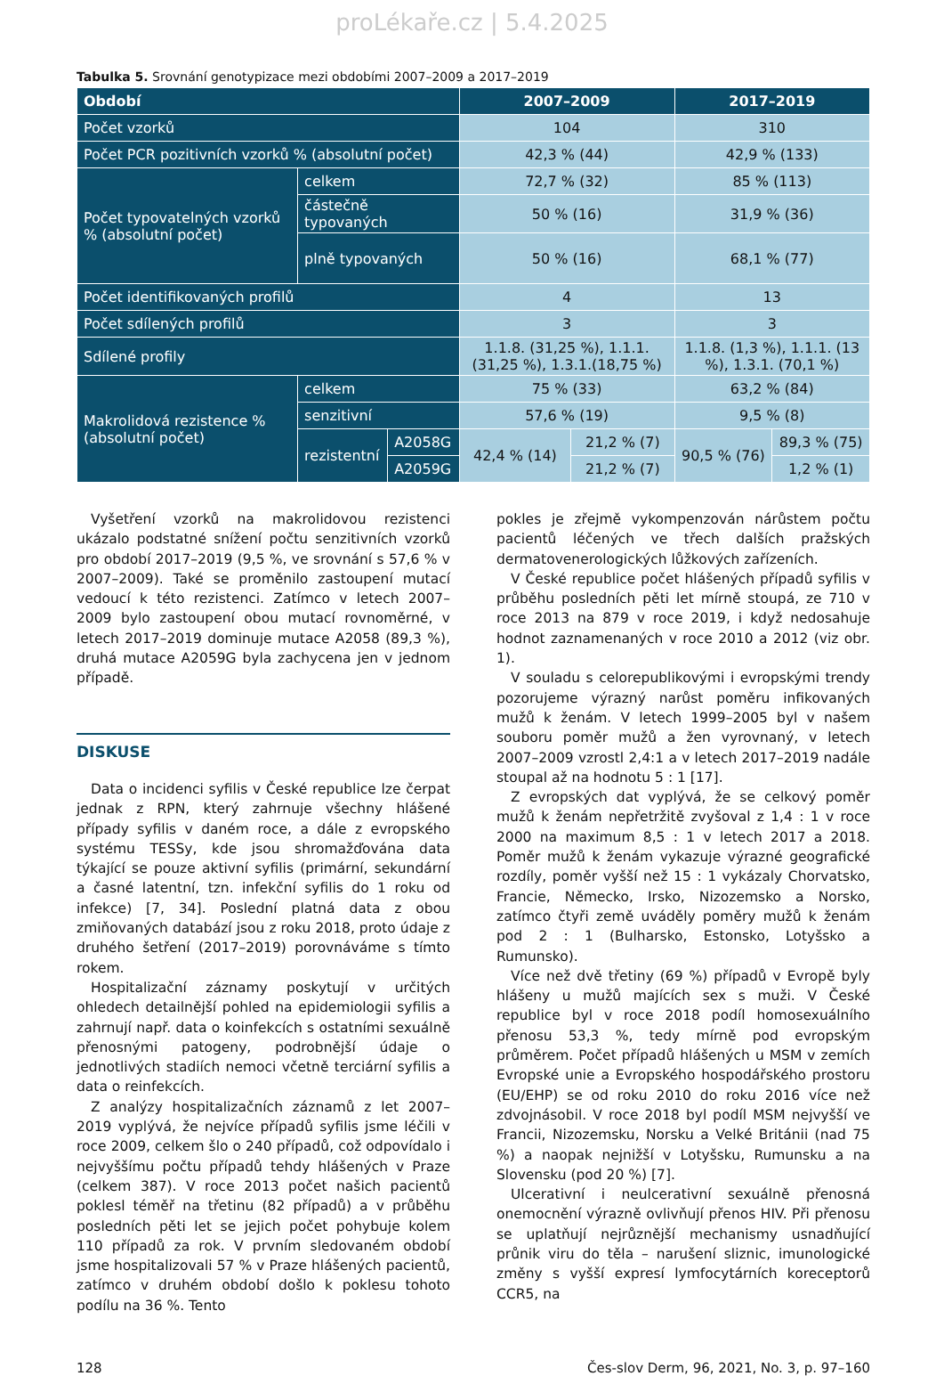proLékaře.cz | 5.4.2025
Tabulka 5. Srovnání genotypizace mezi obdobími 2007–2009 a 2017–2019
| Období | | | 2007–2009 | | 2017–2019 | |
| --- | --- | --- | --- | --- | --- | --- |
| Počet vzorků | | | 104 | | 310 | |
| Počet PCR pozitivních vzorků % (absolutní počet) | | | 42,3 % (44) | | 42,9 % (133) | |
| Počet typovatelných vzorků % (absolutní počet) | celkem | | 72,7 % (32) | | 85 % (113) | |
| | částečně typovaných | | 50 % (16) | | 31,9 % (36) | |
| | plně typovaných | | 50 % (16) | | 68,1 % (77) | |
| Počet identifikovaných profilů | | | 4 | | 13 | |
| Počet sdílených profilů | | | 3 | | 3 | |
| Sdílené profily | | | 1.1.8. (31,25 %), 1.1.1. (31,25 %), 1.3.1.(18,75 %) | | 1.1.8. (1,3 %), 1.1.1. (13 %), 1.3.1. (70,1 %) | |
| Makrolidová rezistence % (absolutní počet) | celkem | | 75 % (33) | | 63,2 % (84) | |
| | senzitivní | | 57,6 % (19) | | 9,5 % (8) | |
| | rezistentní | A2058G | 42,4 % (14) | 21,2 % (7) | 90,5 % (76) | 89,3 % (75) |
| | | A2059G | | 21,2 % (7) | | 1,2 % (1) |
Vyšetření vzorků na makrolidovou rezistenci ukázalo podstatné snížení počtu senzitivních vzorků pro období 2017–2019 (9,5 %, ve srovnání s 57,6 % v 2007–2009). Také se proměnilo zastoupení mutací vedoucí k této rezistenci. Zatímco v letech 2007–2009 bylo zastoupení obou mutací rovnoměrné, v letech 2017–2019 dominuje mutace A2058 (89,3 %), druhá mutace A2059G byla zachycena jen v jednom případě.
DISKUSE
Data o incidenci syfilis v České republice lze čerpat jednak z RPN, který zahrnuje všechny hlášené případy syfilis v daném roce, a dále z evropského systému TESSy, kde jsou shromažďována data týkající se pouze aktivní syfilis (primární, sekundární a časné latentní, tzn. infekční syfilis do 1 roku od infekce) [7, 34]. Poslední platná data z obou zmiňovaných databází jsou z roku 2018, proto údaje z druhého šetření (2017–2019) porovnáváme s tímto rokem.
Hospitalizační záznamy poskytují v určitých ohledech detailnější pohled na epidemiologii syfilis a zahrnují např. data o koinfekcích s ostatními sexuálně přenosnými patogeny, podrobnější údaje o jednotlivých stadiích nemoci včetně terciární syfilis a data o reinfekcích.
Z analýzy hospitalizačních záznamů z let 2007–2019 vyplývá, že nejvíce případů syfilis jsme léčili v roce 2009, celkem šlo o 240 případů, což odpovídalo i nejvyššímu počtu případů tehdy hlášených v Praze (celkem 387). V roce 2013 počet našich pacientů poklesl téměř na třetinu (82 případů) a v průběhu posledních pěti let se jejich počet pohybuje kolem 110 případů za rok. V prvním sledovaném období jsme hospitalizovali 57 % v Praze hlášených pacientů, zatímco v druhém období došlo k poklesu tohoto podílu na 36 %. Tento
pokles je zřejmě vykompenzován nárůstem počtu pacientů léčených ve třech dalších pražských dermatovenerologických lůžkových zařízeních.
V České republice počet hlášených případů syfilis v průběhu posledních pěti let mírně stoupá, ze 710 v roce 2013 na 879 v roce 2019, i když nedosahuje hodnot zaznamenaných v roce 2010 a 2012 (viz obr. 1).
V souladu s celorepublikovými i evropskými trendy pozorujeme výrazný narůst poměru infikovaných mužů k ženám. V letech 1999–2005 byl v našem souboru poměr mužů a žen vyrovnaný, v letech 2007–2009 vzrostl 2,4:1 a v letech 2017–2019 nadále stoupal až na hodnotu 5 : 1 [17].
Z evropských dat vyplývá, že se celkový poměr mužů k ženám nepřetržitě zvyšoval z 1,4 : 1 v roce 2000 na maximum 8,5 : 1 v letech 2017 a 2018. Poměr mužů k ženám vykazuje výrazné geografické rozdíly, poměr vyšší než 15 : 1 vykázaly Chorvatsko, Francie, Německo, Irsko, Nizozemsko a Norsko, zatímco čtyři země uváděly poměry mužů k ženám pod 2 : 1 (Bulharsko, Estonsko, Lotyšsko a Rumunsko).
Více než dvě třetiny (69 %) případů v Evropě byly hlášeny u mužů majících sex s muži. V České republice byl v roce 2018 podíl homosexuálního přenosu 53,3 %, tedy mírně pod evropským průměrem. Počet případů hlášených u MSM v zemích Evropské unie a Evropského hospodářského prostoru (EU/EHP) se od roku 2010 do roku 2016 více než zdvojnásobil. V roce 2018 byl podíl MSM nejvyšší ve Francii, Nizozemsku, Norsku a Velké Británii (nad 75 %) a naopak nejnižší v Lotyšsku, Rumunsku a na Slovensku (pod 20 %) [7].
Ulcerativní i neulcerativní sexuálně přenosná onemocnění výrazně ovlivňují přenos HIV. Při přenosu se uplatňují nejrůznější mechanismy usnadňující průnik viru do těla – narušení sliznic, imunologické změny s vyšší expresí lymfocytárních koreceptorů CCR5, na
128 Čes-slov Derm, 96, 2021, No. 3, p. 97–160